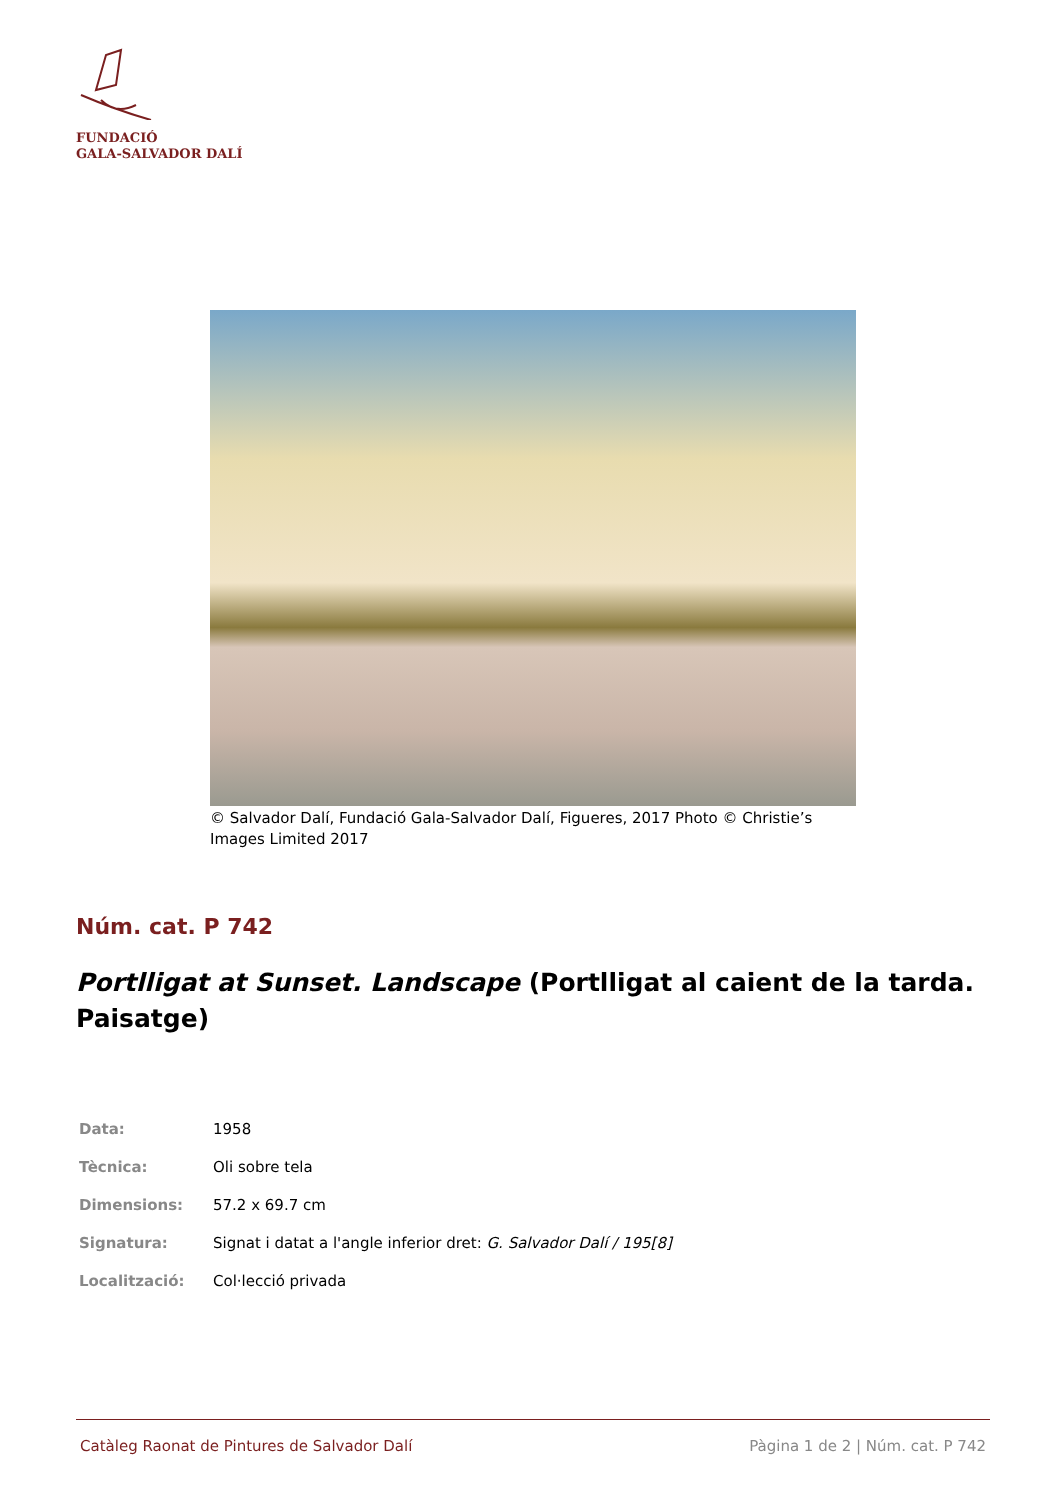FUNDACIÓ
GALA-SALVADOR DALÍ
© Salvador Dalí, Fundació Gala-Salvador Dalí, Figueres, 2017 Photo © Christie’s Images Limited 2017
Núm. cat. P 742
Portlligat at Sunset. Landscape (Portlligat al caient de la tarda. Paisatge)
| Data: | 1958 |
| Tècnica: | Oli sobre tela |
| Dimensions: | 57.2 x 69.7 cm |
| Signatura: | Signat i datat a l'angle inferior dret: G. Salvador Dalí / 195[8] |
| Localització: | Col·lecció privada |
Catàleg Raonat de Pintures de Salvador Dalí Pàgina 1 de 2 | Núm. cat. P 742